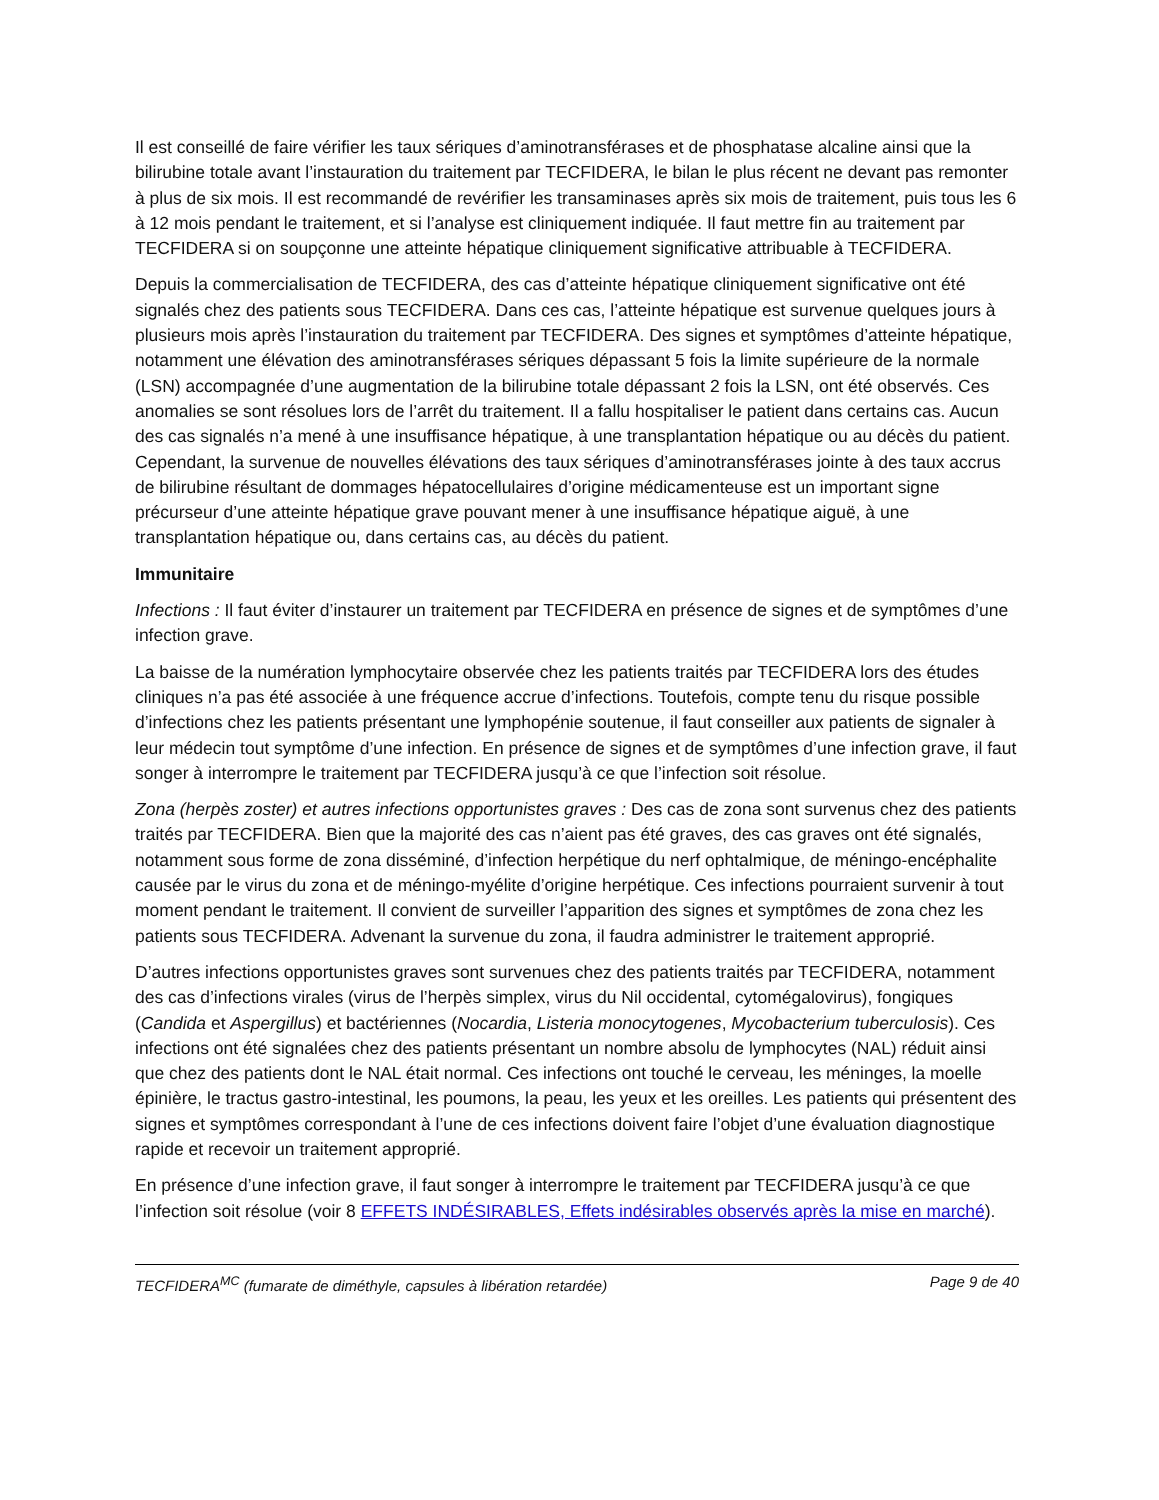Il est conseillé de faire vérifier les taux sériques d’aminotransférases et de phosphatase alcaline ainsi que la bilirubine totale avant l’instauration du traitement par TECFIDERA, le bilan le plus récent ne devant pas remonter à plus de six mois. Il est recommandé de revérifier les transaminases après six mois de traitement, puis tous les 6 à 12 mois pendant le traitement, et si l’analyse est cliniquement indiquée. Il faut mettre fin au traitement par TECFIDERA si on soupçonne une atteinte hépatique cliniquement significative attribuable à TECFIDERA.
Depuis la commercialisation de TECFIDERA, des cas d’atteinte hépatique cliniquement significative ont été signalés chez des patients sous TECFIDERA. Dans ces cas, l’atteinte hépatique est survenue quelques jours à plusieurs mois après l’instauration du traitement par TECFIDERA. Des signes et symptômes d’atteinte hépatique, notamment une élévation des aminotransférases sériques dépassant 5 fois la limite supérieure de la normale (LSN) accompagnée d’une augmentation de la bilirubine totale dépassant 2 fois la LSN, ont été observés. Ces anomalies se sont résolues lors de l’arrêt du traitement. Il a fallu hospitaliser le patient dans certains cas. Aucun des cas signalés n’a mené à une insuffisance hépatique, à une transplantation hépatique ou au décès du patient. Cependant, la survenue de nouvelles élévations des taux sériques d’aminotransférases jointe à des taux accrus de bilirubine résultant de dommages hépatocellulaires d’origine médicamenteuse est un important signe précurseur d’une atteinte hépatique grave pouvant mener à une insuffisance hépatique aiguë, à une transplantation hépatique ou, dans certains cas, au décès du patient.
Immunitaire
Infections : Il faut éviter d’instaurer un traitement par TECFIDERA en présence de signes et de symptômes d’une infection grave.
La baisse de la numération lymphocytaire observée chez les patients traités par TECFIDERA lors des études cliniques n’a pas été associée à une fréquence accrue d’infections. Toutefois, compte tenu du risque possible d’infections chez les patients présentant une lymphopénie soutenue, il faut conseiller aux patients de signaler à leur médecin tout symptôme d’une infection. En présence de signes et de symptômes d’une infection grave, il faut songer à interrompre le traitement par TECFIDERA jusqu’à ce que l’infection soit résolue.
Zona (herpès zoster) et autres infections opportunistes graves : Des cas de zona sont survenus chez des patients traités par TECFIDERA. Bien que la majorité des cas n’aient pas été graves, des cas graves ont été signalés, notamment sous forme de zona disséminé, d’infection herpétique du nerf ophtalmique, de méningo-encéphalite causée par le virus du zona et de méningo-myélite d’origine herpétique. Ces infections pourraient survenir à tout moment pendant le traitement. Il convient de surveiller l’apparition des signes et symptômes de zona chez les patients sous TECFIDERA. Advenant la survenue du zona, il faudra administrer le traitement approprié.
D’autres infections opportunistes graves sont survenues chez des patients traités par TECFIDERA, notamment des cas d’infections virales (virus de l’herpès simplex, virus du Nil occidental, cytomégalovirus), fongiques (Candida et Aspergillus) et bactériennes (Nocardia, Listeria monocytogenes, Mycobacterium tuberculosis). Ces infections ont été signalées chez des patients présentant un nombre absolu de lymphocytes (NAL) réduit ainsi que chez des patients dont le NAL était normal. Ces infections ont touché le cerveau, les méninges, la moelle épinière, le tractus gastro-intestinal, les poumons, la peau, les yeux et les oreilles. Les patients qui présentent des signes et symptômes correspondant à l’une de ces infections doivent faire l’objet d’une évaluation diagnostique rapide et recevoir un traitement approprié.
En présence d’une infection grave, il faut songer à interrompre le traitement par TECFIDERA jusqu’à ce que l’infection soit résolue (voir 8 EFFETS INDÉSIRABLES, Effets indésirables observés après la mise en marché).
TECFIDERA<sup>MC</sup> (fumarate de diméthyle, capsules à libération retardée) Page 9 de 40